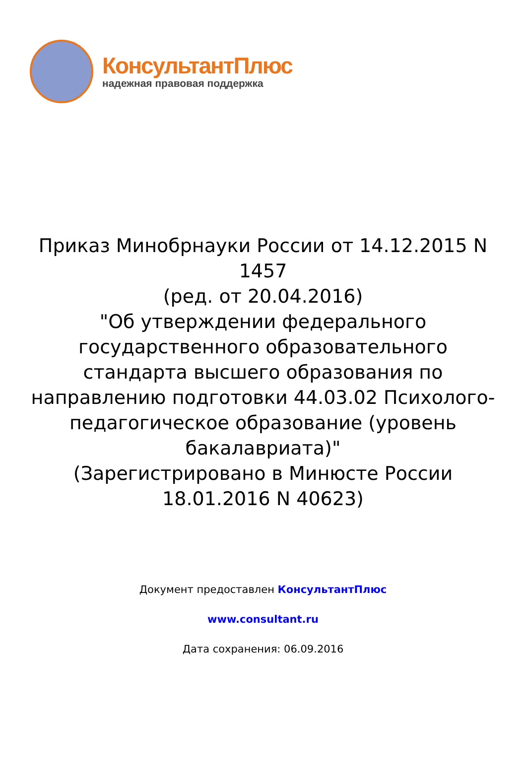КонсультантПлюс
надежная правовая поддержка
Приказ Минобрнауки России от 14.12.2015 N 1457
(ред. от 20.04.2016)
"Об утверждении федерального государственного образовательного стандарта высшего образования по направлению подготовки 44.03.02 Психолого-педагогическое образование (уровень бакалавриата)"
(Зарегистрировано в Минюсте России 18.01.2016 N 40623)
Документ предоставлен КонсультантПлюс
www.consultant.ru
Дата сохранения: 06.09.2016